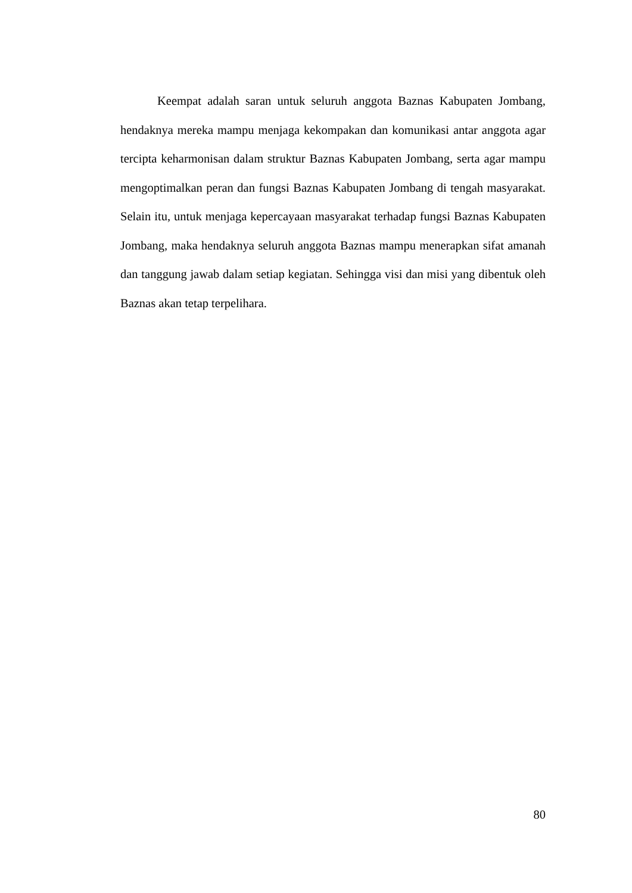Keempat adalah saran untuk seluruh anggota Baznas Kabupaten Jombang, hendaknya mereka mampu menjaga kekompakan dan komunikasi antar anggota agar tercipta keharmonisan dalam struktur Baznas Kabupaten Jombang, serta agar mampu mengoptimalkan peran dan fungsi Baznas Kabupaten Jombang di tengah masyarakat. Selain itu, untuk menjaga kepercayaan masyarakat terhadap fungsi Baznas Kabupaten Jombang, maka hendaknya seluruh anggota Baznas mampu menerapkan sifat amanah dan tanggung jawab dalam setiap kegiatan. Sehingga visi dan misi yang dibentuk oleh Baznas akan tetap terpelihara.
80